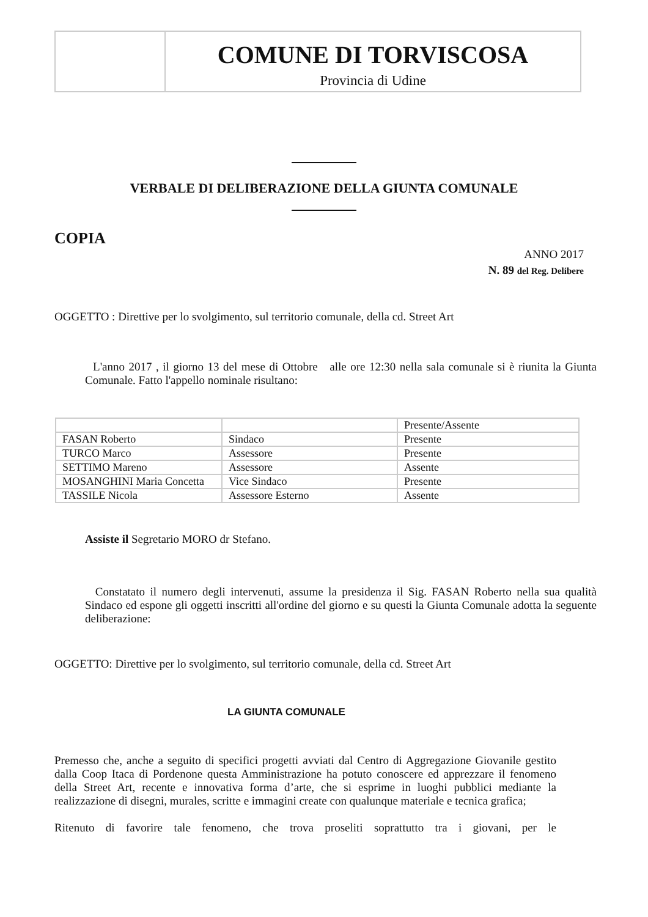COMUNE DI TORVISCOSA
Provincia di Udine
VERBALE DI DELIBERAZIONE DELLA GIUNTA COMUNALE
COPIA
ANNO 2017
N. 89 del Reg. Delibere
OGGETTO : Direttive per lo svolgimento, sul territorio comunale, della cd. Street Art
L'anno 2017 , il giorno 13 del mese di Ottobre alle ore 12:30 nella sala comunale si è riunita la Giunta Comunale. Fatto l'appello nominale risultano:
| | | Presente/Assente |
| FASAN Roberto | Sindaco | Presente |
| TURCO Marco | Assessore | Presente |
| SETTIMO Mareno | Assessore | Assente |
| MOSANGHINI Maria Concetta | Vice Sindaco | Presente |
| TASSILE Nicola | Assessore Esterno | Assente |
Assiste il Segretario MORO dr Stefano.
Constatato il numero degli intervenuti, assume la presidenza il Sig. FASAN Roberto nella sua qualità Sindaco ed espone gli oggetti inscritti all'ordine del giorno e su questi la Giunta Comunale adotta la seguente deliberazione:
OGGETTO: Direttive per lo svolgimento, sul territorio comunale, della cd. Street Art
LA GIUNTA COMUNALE
Premesso che, anche a seguito di specifici progetti avviati dal Centro di Aggregazione Giovanile gestito dalla Coop Itaca di Pordenone questa Amministrazione ha potuto conoscere ed apprezzare il fenomeno della Street Art, recente e innovativa forma d’arte, che si esprime in luoghi pubblici mediante la realizzazione di disegni, murales, scritte e immagini create con qualunque materiale e tecnica grafica;
Ritenuto di favorire tale fenomeno, che trova proseliti soprattutto tra i giovani, per le